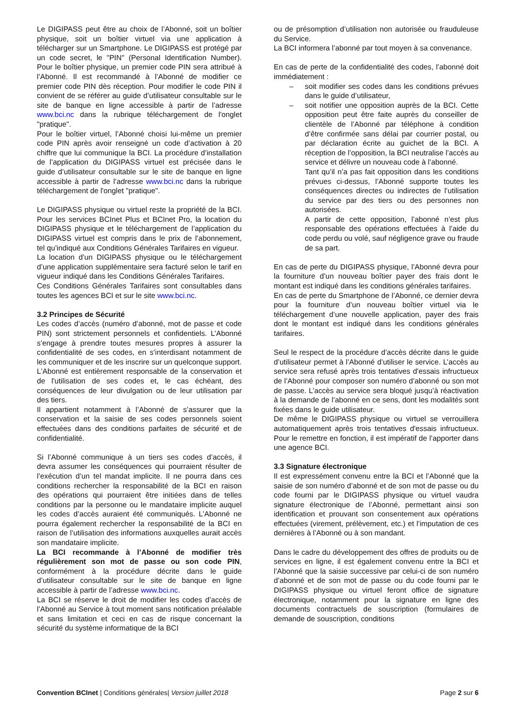Le DIGIPASS peut être au choix de l’Abonné, soit un boîtier physique, soit un boîtier virtuel via une application à télécharger sur un Smartphone. Le DIGIPASS est protégé par un code secret, le "PIN" (Personal Identification Number). Pour le boîtier physique, un premier code PIN sera attribué à l’Abonné. Il est recommandé à l’Abonné de modifier ce premier code PIN dès réception. Pour modifier le code PIN il convient de se référer au guide d’utilisateur consultable sur le site de banque en ligne accessible à partir de l’adresse www.bci.nc dans la rubrique téléchargement de l'onglet "pratique".
Pour le boîtier virtuel, l’Abonné choisi lui-même un premier code PIN après avoir renseigné un code d’activation à 20 chiffre que lui communique la BCI. La procédure d’installation de l’application du DIGIPASS virtuel est précisée dans le guide d’utilisateur consultable sur le site de banque en ligne accessible à partir de l’adresse www.bci.nc dans la rubrique téléchargement de l'onglet "pratique".
Le DIGIPASS physique ou virtuel reste la propriété de la BCI. Pour les services BCInet Plus et BCInet Pro, la location du DIGIPASS physique et le téléchargement de l’application du DIGIPASS virtuel est compris dans le prix de l’abonnement, tel qu’indiqué aux Conditions Générales Tarifaires en vigueur.
La location d’un DIGIPASS physique ou le téléchargement d’une application supplémentaire sera facturé selon le tarif en vigueur indiqué dans les Conditions Générales Tarifaires.
Ces Conditions Générales Tarifaires sont consultables dans toutes les agences BCI et sur le site www.bci.nc.
3.2 Principes de Sécurité
Les codes d’accès (numéro d’abonné, mot de passe et code PIN) sont strictement personnels et confidentiels. L’Abonné s’engage à prendre toutes mesures propres à assurer la confidentialité de ses codes, en s’interdisant notamment de les communiquer et de les inscrire sur un quelconque support.
L'Abonné est entièrement responsable de la conservation et de l'utilisation de ses codes et, le cas échéant, des conséquences de leur divulgation ou de leur utilisation par des tiers.
Il appartient notamment à l’Abonné de s’assurer que la conservation et la saisie de ses codes personnels soient effectuées dans des conditions parfaites de sécurité et de confidentialité.
Si l’Abonné communique à un tiers ses codes d’accès, il devra assumer les conséquences qui pourraient résulter de l’exécution d’un tel mandat implicite. Il ne pourra dans ces conditions rechercher la responsabilité de la BCI en raison des opérations qui pourraient être initiées dans de telles conditions par la personne ou le mandataire implicite auquel les codes d’accès auraient été communiqués. L’Abonné ne pourra également rechercher la responsabilité de la BCI en raison de l’utilisation des informations auxquelles aurait accès son mandataire implicite.
La BCI recommande à l’Abonné de modifier très régulièrement son mot de passe ou son code PIN, conformément à la procédure décrite dans le guide d’utilisateur consultable sur le site de banque en ligne accessible à partir de l’adresse www.bci.nc.
La BCI se réserve le droit de modifier les codes d’accès de l’Abonné au Service à tout moment sans notification préalable et sans limitation et ceci en cas de risque concernant la sécurité du système informatique de la BCI
ou de présomption d’utilisation non autorisée ou frauduleuse du Service.
La BCI informera l’abonné par tout moyen à sa convenance.
En cas de perte de la confidentialité des codes, l’abonné doit immédiatement :
– soit modifier ses codes dans les conditions prévues dans le guide d’utilisateur,
– soit notifier une opposition auprès de la BCI. Cette opposition peut être faite auprès du conseiller de clientèle de l’Abonné par téléphone à condition d’être confirmée sans délai par courrier postal, ou par déclaration écrite au guichet de la BCI. A réception de l’opposition, la BCI neutralise l’accès au service et délivre un nouveau code à l’abonné.
Tant qu’il n’a pas fait opposition dans les conditions prévues ci-dessus, l’Abonné supporte toutes les conséquences directes ou indirectes de l’utilisation du service par des tiers ou des personnes non autorisées.
A partir de cette opposition, l’abonné n’est plus responsable des opérations effectuées à l’aide du code perdu ou volé, sauf négligence grave ou fraude de sa part.
En cas de perte du DIGIPASS physique, l’Abonné devra pour la fourniture d’un nouveau boîtier payer des frais dont le montant est indiqué dans les conditions générales tarifaires.
En cas de perte du Smartphone de l’Abonné, ce dernier devra pour la fourniture d’un nouveau boîtier virtuel via le téléchargement d’une nouvelle application, payer des frais dont le montant est indiqué dans les conditions générales tarifaires.
Seul le respect de la procédure d’accès décrite dans le guide d’utilisateur permet à l’Abonné d’utiliser le service. L’accès au service sera refusé après trois tentatives d'essais infructueux de l’Abonné pour composer son numéro d’abonné ou son mot de passe. L’accès au service sera bloqué jusqu’à réactivation à la demande de l’abonné en ce sens, dont les modalités sont fixées dans le guide utilisateur.
De même le DIGIPASS physique ou virtuel se verrouillera automatiquement après trois tentatives d'essais infructueux. Pour le remettre en fonction, il est impératif de l’apporter dans une agence BCI.
3.3 Signature électronique
Il est expressément convenu entre la BCI et l’Abonné que la saisie de son numéro d’abonné et de son mot de passe ou du code fourni par le DIGIPASS physique ou virtuel vaudra signature électronique de l’Abonné, permettant ainsi son identification et prouvant son consentement aux opérations effectuées (virement, prélèvement, etc.) et l’imputation de ces dernières à l’Abonné ou à son mandant.
Dans le cadre du développement des offres de produits ou de services en ligne, il est également convenu entre la BCI et l’Abonné que la saisie successive par celui-ci de son numéro d’abonné et de son mot de passe ou du code fourni par le DIGIPASS physique ou virtuel feront office de signature électronique, notamment pour la signature en ligne des documents contractuels de souscription (formulaires de demande de souscription, conditions
Convention BCInet | Conditions générales| Version juillet 2018 Page 2 sur 6